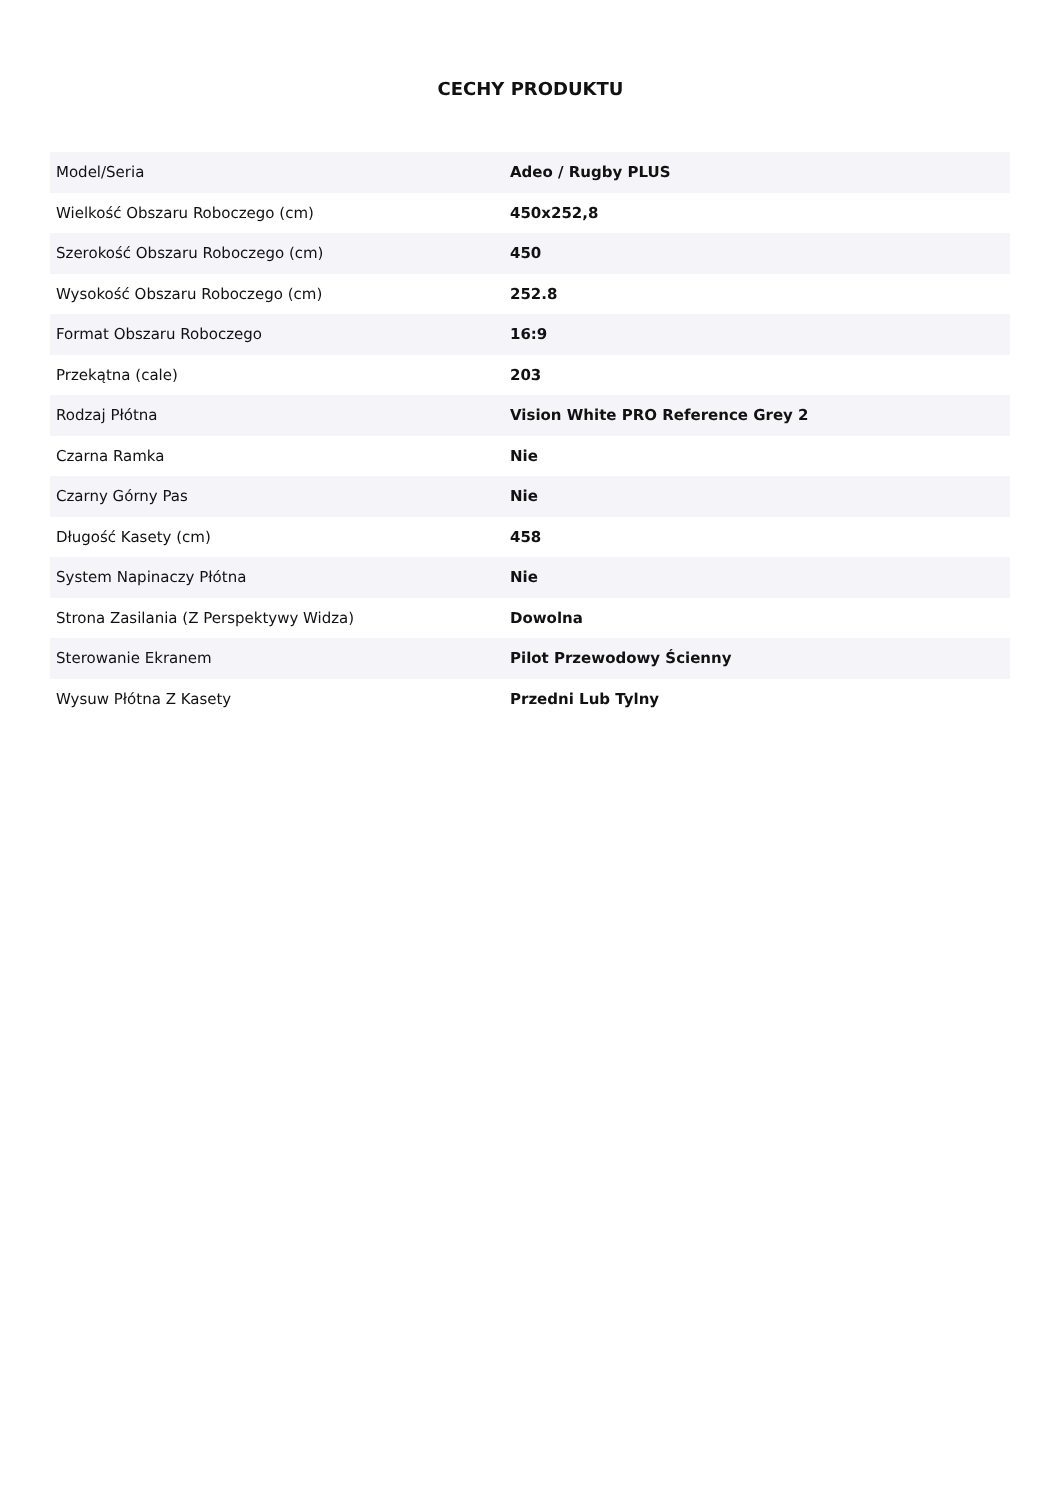CECHY PRODUKTU
| Model/Seria | Adeo / Rugby PLUS |
| Wielkość Obszaru Roboczego (cm) | 450x252,8 |
| Szerokość Obszaru Roboczego (cm) | 450 |
| Wysokość Obszaru Roboczego (cm) | 252.8 |
| Format Obszaru Roboczego | 16:9 |
| Przekątna (cale) | 203 |
| Rodzaj Płótna | Vision White PRO Reference Grey 2 |
| Czarna Ramka | Nie |
| Czarny Górny Pas | Nie |
| Długość Kasety (cm) | 458 |
| System Napinaczy Płótna | Nie |
| Strona Zasilania (Z Perspektywy Widza) | Dowolna |
| Sterowanie Ekranem | Pilot Przewodowy Ścienny |
| Wysuw Płótna Z Kasety | Przedni Lub Tylny |